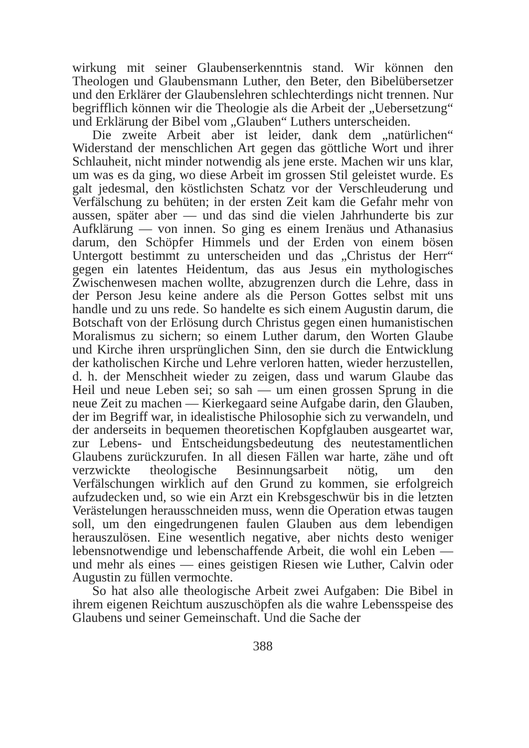wirkung mit seiner Glaubenserkenntnis stand. Wir können den Theologen und Glaubensmann Luther, den Beter, den Bibelübersetzer und den Erklärer der Glaubenslehren schlechterdings nicht trennen. Nur begrifflich können wir die Theologie als die Arbeit der „Uebersetzung“ und Erklärung der Bibel vom „Glauben“ Luthers unterscheiden.
Die zweite Arbeit aber ist leider, dank dem „natürlichen“ Widerstand der menschlichen Art gegen das göttliche Wort und ihrer Schlauheit, nicht minder notwendig als jene erste. Machen wir uns klar, um was es da ging, wo diese Arbeit im grossen Stil geleistet wurde. Es galt jedesmal, den köstlichsten Schatz vor der Verschleuderung und Verfälschung zu behüten; in der ersten Zeit kam die Gefahr mehr von aussen, später aber — und das sind die vielen Jahrhunderte bis zur Aufklärung — von innen. So ging es einem Irenäus und Athanasius darum, den Schöpfer Himmels und der Erden von einem bösen Untergott bestimmt zu unterscheiden und das „Christus der Herr“ gegen ein latentes Heidentum, das aus Jesus ein mythologisches Zwischenwesen machen wollte, abzugrenzen durch die Lehre, dass in der Person Jesu keine andere als die Person Gottes selbst mit uns handle und zu uns rede. So handelte es sich einem Augustin darum, die Botschaft von der Erlösung durch Christus gegen einen humanistischen Moralismus zu sichern; so einem Luther darum, den Worten Glaube und Kirche ihren ursprünglichen Sinn, den sie durch die Entwicklung der katholischen Kirche und Lehre verloren hatten, wieder herzustellen, d. h. der Menschheit wieder zu zeigen, dass und warum Glaube das Heil und neue Leben sei; so sah — um einen grossen Sprung in die neue Zeit zu machen — Kierkegaard seine Aufgabe darin, den Glauben, der im Begriff war, in idealistische Philosophie sich zu verwandeln, und der anderseits in bequemen theoretischen Kopfglauben ausgeartet war, zur Lebens- und Entscheidungsbedeutung des neutestamentlichen Glaubens zurückzurufen. In all diesen Fällen war harte, zähe und oft verzwickte theologische Besinnungsarbeit nötig, um den Verfälschungen wirklich auf den Grund zu kommen, sie erfolgreich aufzudecken und, so wie ein Arzt ein Krebsgeschwür bis in die letzten Verästelungen herausschneiden muss, wenn die Operation etwas taugen soll, um den eingedrungenen faulen Glauben aus dem lebendigen herauszulösen. Eine wesentlich negative, aber nichts desto weniger lebensnotwendige und lebenschaffende Arbeit, die wohl ein Leben — und mehr als eines — eines geistigen Riesen wie Luther, Calvin oder Augustin zu füllen vermochte.
So hat also alle theologische Arbeit zwei Aufgaben: Die Bibel in ihrem eigenen Reichtum auszuschöpfen als die wahre Lebensspeise des Glaubens und seiner Gemeinschaft. Und die Sache der
388